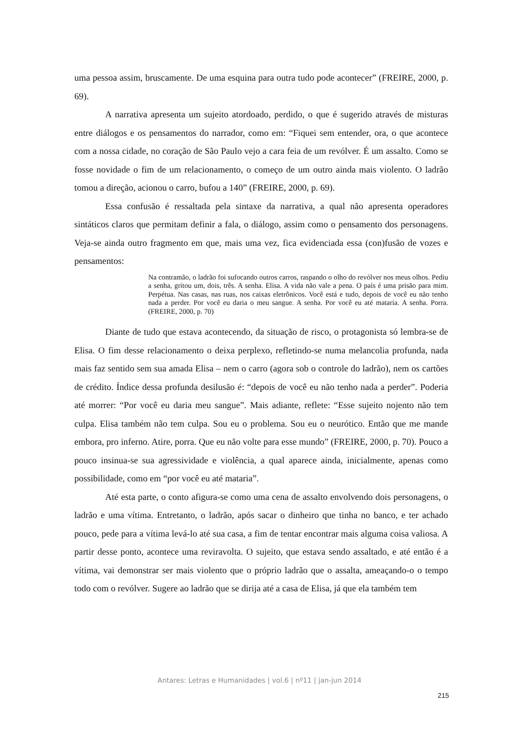uma pessoa assim, bruscamente. De uma esquina para outra tudo pode acontecer” (FREIRE, 2000, p. 69).
A narrativa apresenta um sujeito atordoado, perdido, o que é sugerido através de misturas entre diálogos e os pensamentos do narrador, como em: “Fiquei sem entender, ora, o que acontece com a nossa cidade, no coração de São Paulo vejo a cara feia de um revólver. É um assalto. Como se fosse novidade o fim de um relacionamento, o começo de um outro ainda mais violento. O ladrão tomou a direção, acionou o carro, bufou a 140” (FREIRE, 2000, p. 69).
Essa confusão é ressaltada pela sintaxe da narrativa, a qual não apresenta operadores sintáticos claros que permitam definir a fala, o diálogo, assim como o pensamento dos personagens. Veja-se ainda outro fragmento em que, mais uma vez, fica evidenciada essa (con)fusão de vozes e pensamentos:
Na contramão, o ladrão foi sufocando outros carros, raspando o olho do revólver nos meus olhos. Pediu a senha, gritou um, dois, três. A senha. Elisa. A vida não vale a pena. O país é uma prisão para mim. Perpétua. Nas casas, nas ruas, nos caixas eletrônicos. Você está e tudo, depois de você eu não tenho nada a perder. Por você eu daria o meu sangue. A senha. Por você eu até mataria. A senha. Porra. (FREIRE, 2000, p. 70)
Diante de tudo que estava acontecendo, da situação de risco, o protagonista só lembra-se de Elisa. O fim desse relacionamento o deixa perplexo, refletindo-se numa melancolia profunda, nada mais faz sentido sem sua amada Elisa – nem o carro (agora sob o controle do ladrão), nem os cartões de crédito. Índice dessa profunda desilusão é: “depois de você eu não tenho nada a perder”. Poderia até morrer: “Por você eu daria meu sangue”. Mais adiante, reflete: “Esse sujeito nojento não tem culpa. Elisa também não tem culpa. Sou eu o problema. Sou eu o neurótico. Então que me mande embora, pro inferno. Atire, porra. Que eu não volte para esse mundo” (FREIRE, 2000, p. 70). Pouco a pouco insinua-se sua agressividade e violência, a qual aparece ainda, inicialmente, apenas como possibilidade, como em “por você eu até mataria”.
Até esta parte, o conto afigura-se como uma cena de assalto envolvendo dois personagens, o ladrão e uma vítima. Entretanto, o ladrão, após sacar o dinheiro que tinha no banco, e ter achado pouco, pede para a vítima levá-lo até sua casa, a fim de tentar encontrar mais alguma coisa valiosa. A partir desse ponto, acontece uma reviravolta. O sujeito, que estava sendo assaltado, e até então é a vítima, vai demonstrar ser mais violento que o próprio ladrão que o assalta, ameaçando-o o tempo todo com o revólver. Sugere ao ladrão que se dirija até a casa de Elisa, já que ela também tem
Antares: Letras e Humanidades | vol.6 | nº11 | jan-jun 2014
215